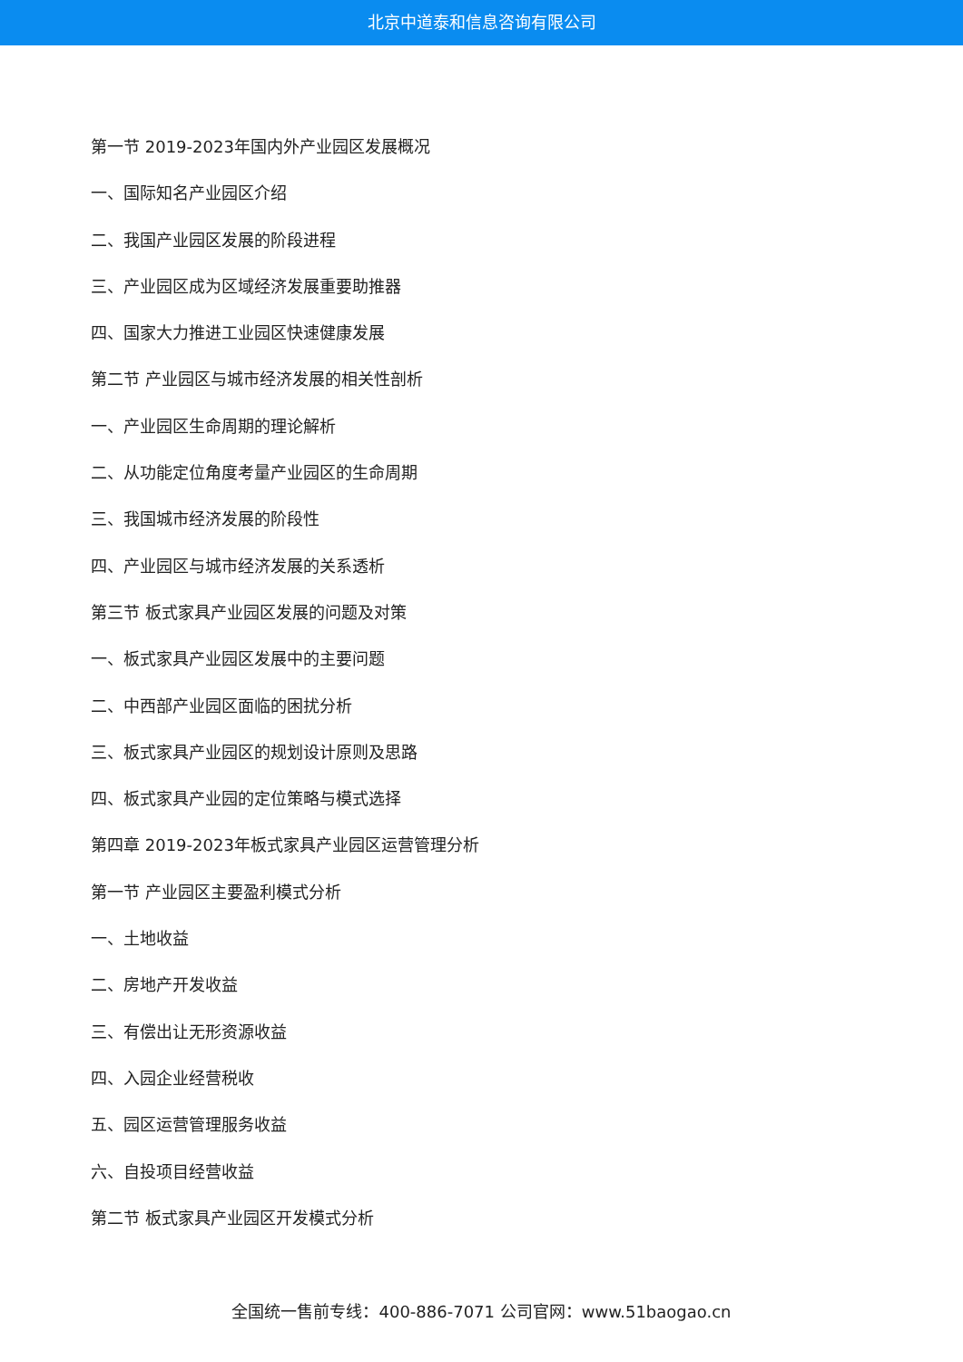北京中道泰和信息咨询有限公司
第一节 2019-2023年国内外产业园区发展概况
一、国际知名产业园区介绍
二、我国产业园区发展的阶段进程
三、产业园区成为区域经济发展重要助推器
四、国家大力推进工业园区快速健康发展
第二节 产业园区与城市经济发展的相关性剖析
一、产业园区生命周期的理论解析
二、从功能定位角度考量产业园区的生命周期
三、我国城市经济发展的阶段性
四、产业园区与城市经济发展的关系透析
第三节 板式家具产业园区发展的问题及对策
一、板式家具产业园区发展中的主要问题
二、中西部产业园区面临的困扰分析
三、板式家具产业园区的规划设计原则及思路
四、板式家具产业园的定位策略与模式选择
第四章 2019-2023年板式家具产业园区运营管理分析
第一节 产业园区主要盈利模式分析
一、土地收益
二、房地产开发收益
三、有偿出让无形资源收益
四、入园企业经营税收
五、园区运营管理服务收益
六、自投项目经营收益
第二节 板式家具产业园区开发模式分析
全国统一售前专线：400-886-7071 公司官网：www.51baogao.cn